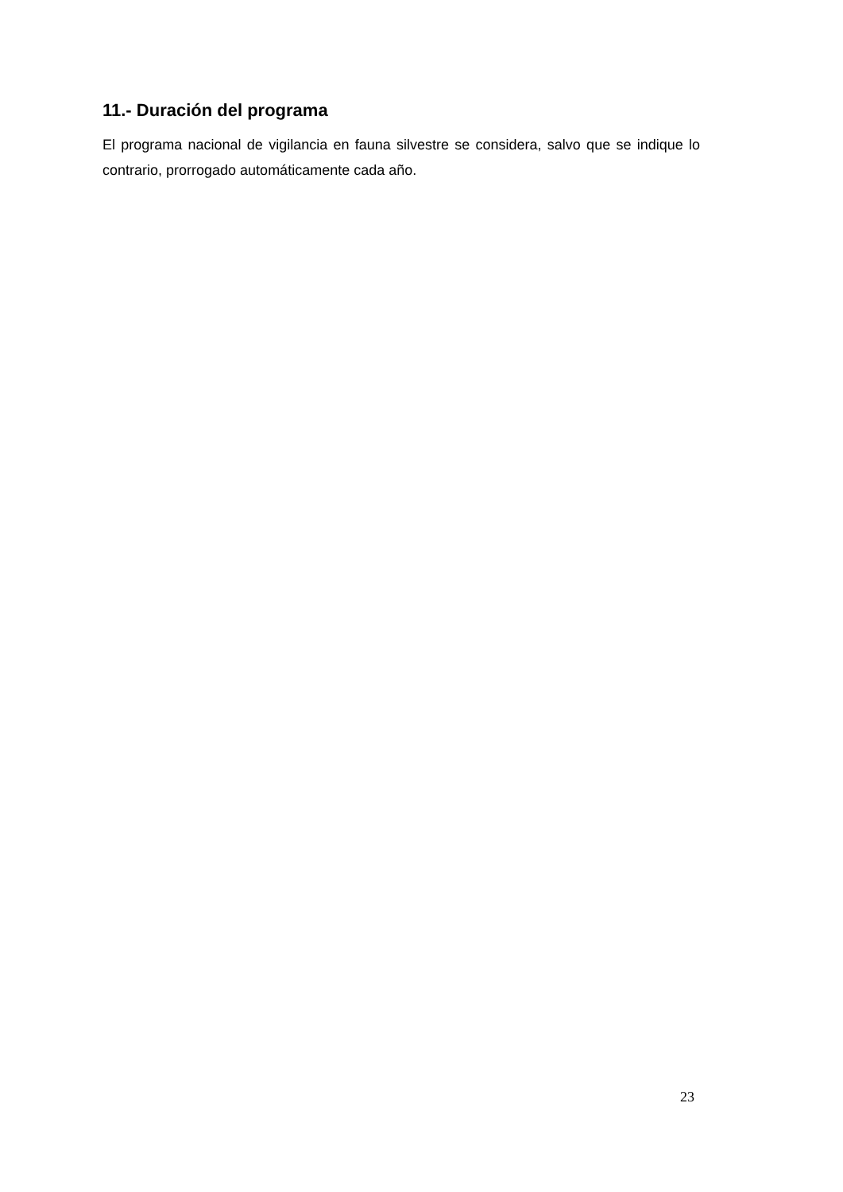11.- Duración del programa
El programa nacional de vigilancia en fauna silvestre se considera, salvo que se indique lo contrario, prorrogado automáticamente cada año.
23